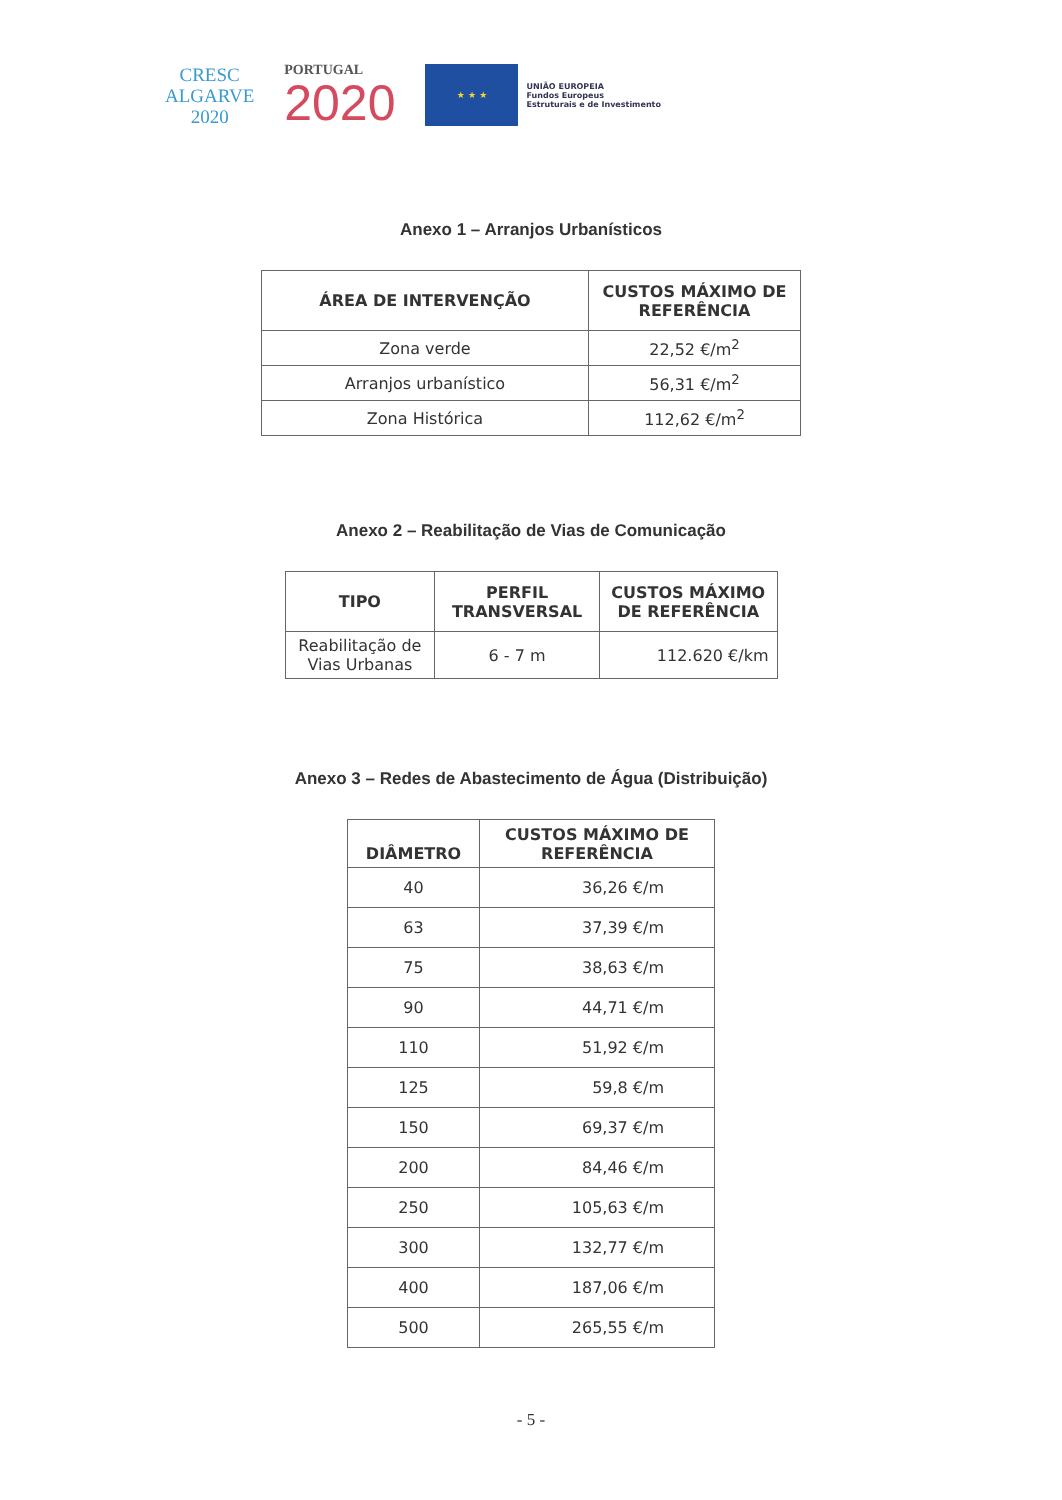CRESC
ALGARVE
2020
PORTUGAL
2020
★ ★ ★
UNIÃO EUROPEIA
Fundos Europeus
Estruturais e de Investimento
Anexo 1 – Arranjos Urbanísticos
| ÁREA DE INTERVENÇÃO | CUSTOS MÁXIMO DE REFERÊNCIA |
| --- | --- |
| Zona verde | 22,52 €/m<sup>2</sup> |
| Arranjos urbanístico | 56,31 €/m<sup>2</sup> |
| Zona Histórica | 112,62 €/m<sup>2</sup> |
Anexo 2 – Reabilitação de Vias de Comunicação
| TIPO | PERFIL TRANSVERSAL | CUSTOS MÁXIMO DE REFERÊNCIA |
| --- | --- | --- |
| Reabilitação de Vias Urbanas | 6 - 7 m | 112.620 €/km |
Anexo 3 – Redes de Abastecimento de Água (Distribuição)
| DIÂMETRO | CUSTOS MÁXIMO DE REFERÊNCIA |
| --- | --- |
| 40 | 36,26 €/m |
| 63 | 37,39 €/m |
| 75 | 38,63 €/m |
| 90 | 44,71 €/m |
| 110 | 51,92 €/m |
| 125 | 59,8 €/m |
| 150 | 69,37 €/m |
| 200 | 84,46 €/m |
| 250 | 105,63 €/m |
| 300 | 132,77 €/m |
| 400 | 187,06 €/m |
| 500 | 265,55 €/m |
- 5 -